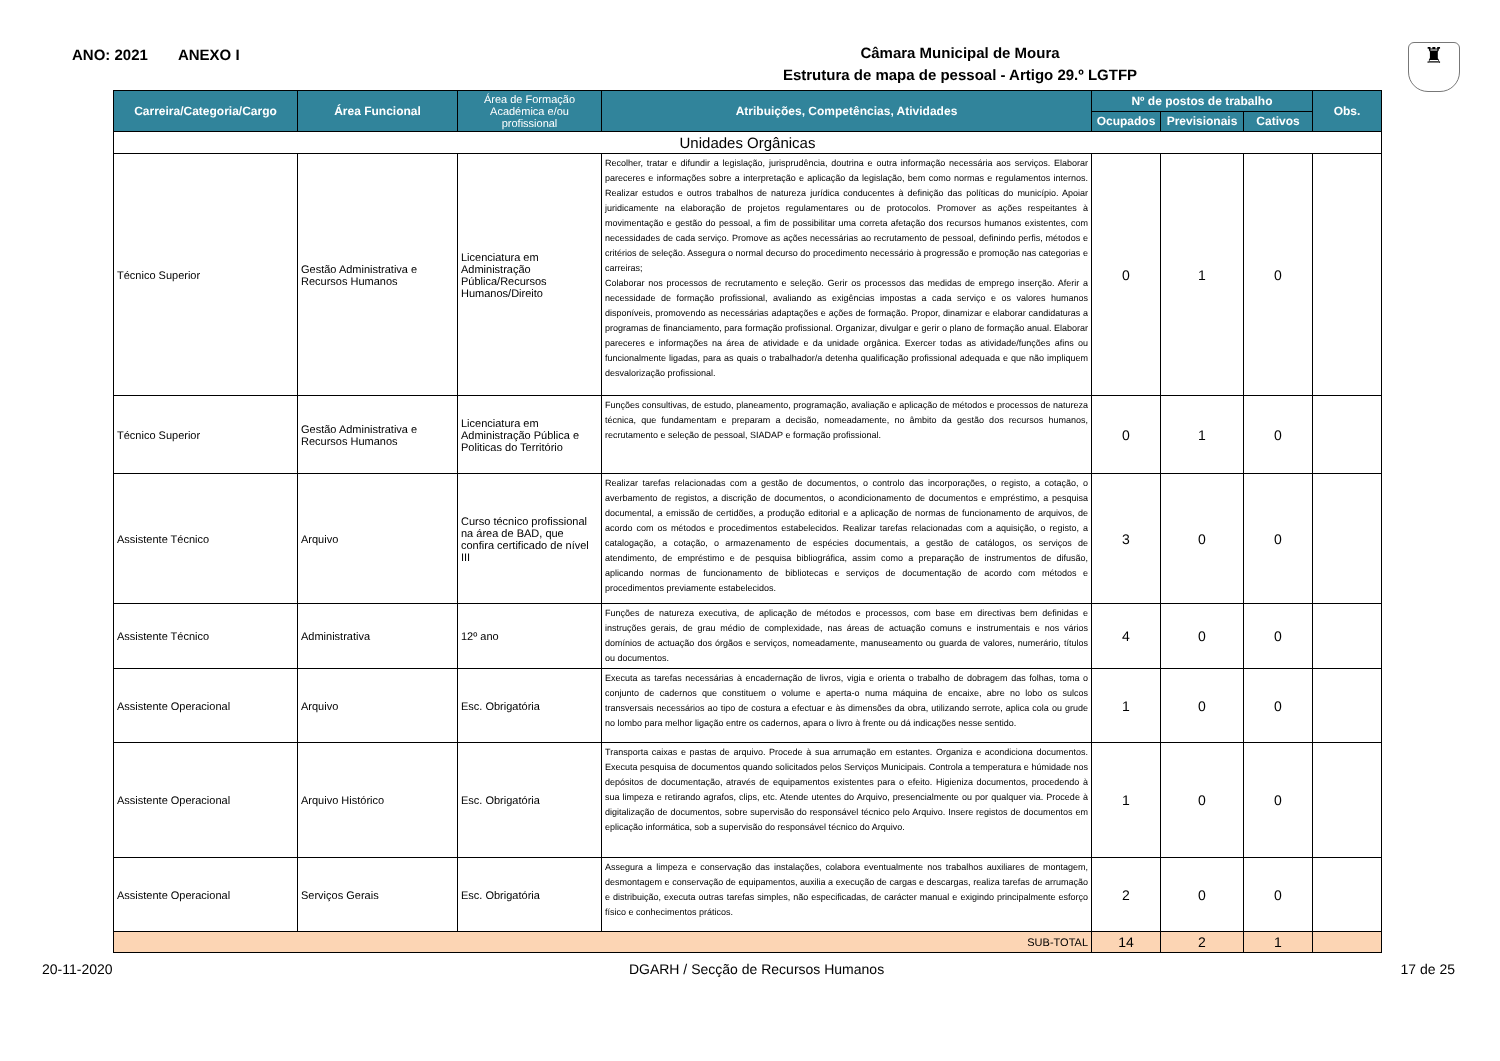ANO: 2021 ANEXO I
Câmara Municipal de Moura
Estrutura de mapa de pessoal - Artigo 29.º LGTFP
♜
| Carreira/Categoria/Cargo | Área Funcional | Área de Formação Académica e/ou profissional | Atribuições, Competências, Atividades | Nº de postos de trabalho | | | Obs. |
| --- | --- | --- | --- | --- | --- | --- | --- |
| | | | | Ocupados | Previsionais | Cativos | |
| Unidades Orgânicas | | | | | | | |
| Técnico Superior | Gestão Administrativa e Recursos Humanos | Licenciatura em Administração Pública/Recursos Humanos/Direito | Recolher, tratar e difundir a legislação, jurisprudência, doutrina e outra informação necessária aos serviços. Elaborar pareceres e informações sobre a interpretação e aplicação da legislação, bem como normas e regulamentos internos. Realizar estudos e outros trabalhos de natureza jurídica conducentes à definição das políticas do município. Apoiar juridicamente na elaboração de projetos regulamentares ou de protocolos. Promover as ações respeitantes à movimentação e gestão do pessoal, a fim de possibilitar uma correta afetação dos recursos humanos existentes, com necessidades de cada serviço. Promove as ações necessárias ao recrutamento de pessoal, definindo perfis, métodos e critérios de seleção. Assegura o normal decurso do procedimento necessário à progressão e promoção nas categorias e carreiras; Colaborar nos processos de recrutamento e seleção. Gerir os processos das medidas de emprego inserção. Aferir a necessidade de formação profissional, avaliando as exigências impostas a cada serviço e os valores humanos disponíveis, promovendo as necessárias adaptações e ações de formação. Propor, dinamizar e elaborar candidaturas a programas de financiamento, para formação profissional. Organizar, divulgar e gerir o plano de formação anual. Elaborar pareceres e informações na área de atividade e da unidade orgânica. Exercer todas as atividade/funções afins ou funcionalmente ligadas, para as quais o trabalhador/a detenha qualificação profissional adequada e que não impliquem desvalorização profissional. | 0 | 1 | 0 | |
| Técnico Superior | Gestão Administrativa e Recursos Humanos | Licenciatura em Administração Pública e Politicas do Território | Funções consultivas, de estudo, planeamento, programação, avaliação e aplicação de métodos e processos de natureza técnica, que fundamentam e preparam a decisão, nomeadamente, no âmbito da gestão dos recursos humanos, recrutamento e seleção de pessoal, SIADAP e formação profissional. | 0 | 1 | 0 | |
| Assistente Técnico | Arquivo | Curso técnico profissional na área de BAD, que confira certificado de nível III | Realizar tarefas relacionadas com a gestão de documentos, o controlo das incorporações, o registo, a cotação, o averbamento de registos, a discrição de documentos, o acondicionamento de documentos e empréstimo, a pesquisa documental, a emissão de certidões, a produção editorial e a aplicação de normas de funcionamento de arquivos, de acordo com os métodos e procedimentos estabelecidos. Realizar tarefas relacionadas com a aquisição, o registo, a catalogação, a cotação, o armazenamento de espécies documentais, a gestão de catálogos, os serviços de atendimento, de empréstimo e de pesquisa bibliográfica, assim como a preparação de instrumentos de difusão, aplicando normas de funcionamento de bibliotecas e serviços de documentação de acordo com métodos e procedimentos previamente estabelecidos. | 3 | 0 | 0 | |
| Assistente Técnico | Administrativa | 12º ano | Funções de natureza executiva, de aplicação de métodos e processos, com base em directivas bem definidas e instruções gerais, de grau médio de complexidade, nas áreas de actuação comuns e instrumentais e nos vários domínios de actuação dos órgãos e serviços, nomeadamente, manuseamento ou guarda de valores, numerário, títulos ou documentos. | 4 | 0 | 0 | |
| Assistente Operacional | Arquivo | Esc. Obrigatória | Executa as tarefas necessárias à encadernação de livros, vigia e orienta o trabalho de dobragem das folhas, toma o conjunto de cadernos que constituem o volume e aperta-o numa máquina de encaixe, abre no lobo os sulcos transversais necessários ao tipo de costura a efectuar e às dimensões da obra, utilizando serrote, aplica cola ou grude no lombo para melhor ligação entre os cadernos, apara o livro à frente ou dá indicações nesse sentido. | 1 | 0 | 0 | |
| Assistente Operacional | Arquivo Histórico | Esc. Obrigatória | Transporta caixas e pastas de arquivo. Procede à sua arrumação em estantes. Organiza e acondiciona documentos. Executa pesquisa de documentos quando solicitados pelos Serviços Municipais. Controla a temperatura e húmidade nos depósitos de documentação, através de equipamentos existentes para o efeito. Higieniza documentos, procedendo à sua limpeza e retirando agrafos, clips, etc. Atende utentes do Arquivo, presencialmente ou por qualquer via. Procede à digitalização de documentos, sobre supervisão do responsável técnico pelo Arquivo. Insere registos de documentos em eplicação informática, sob a supervisão do responsável técnico do Arquivo. | 1 | 0 | 0 | |
| Assistente Operacional | Serviços Gerais | Esc. Obrigatória | Assegura a limpeza e conservação das instalações, colabora eventualmente nos trabalhos auxiliares de montagem, desmontagem e conservação de equipamentos, auxilia a execução de cargas e descargas, realiza tarefas de arrumação e distribuição, executa outras tarefas simples, não especificadas, de carácter manual e exigindo principalmente esforço físico e conhecimentos práticos. | 2 | 0 | 0 | |
| SUB-TOTAL | | | | 14 | 2 | 1 | |
20-11-2020 DGARH / Secção de Recursos Humanos 17 de 25